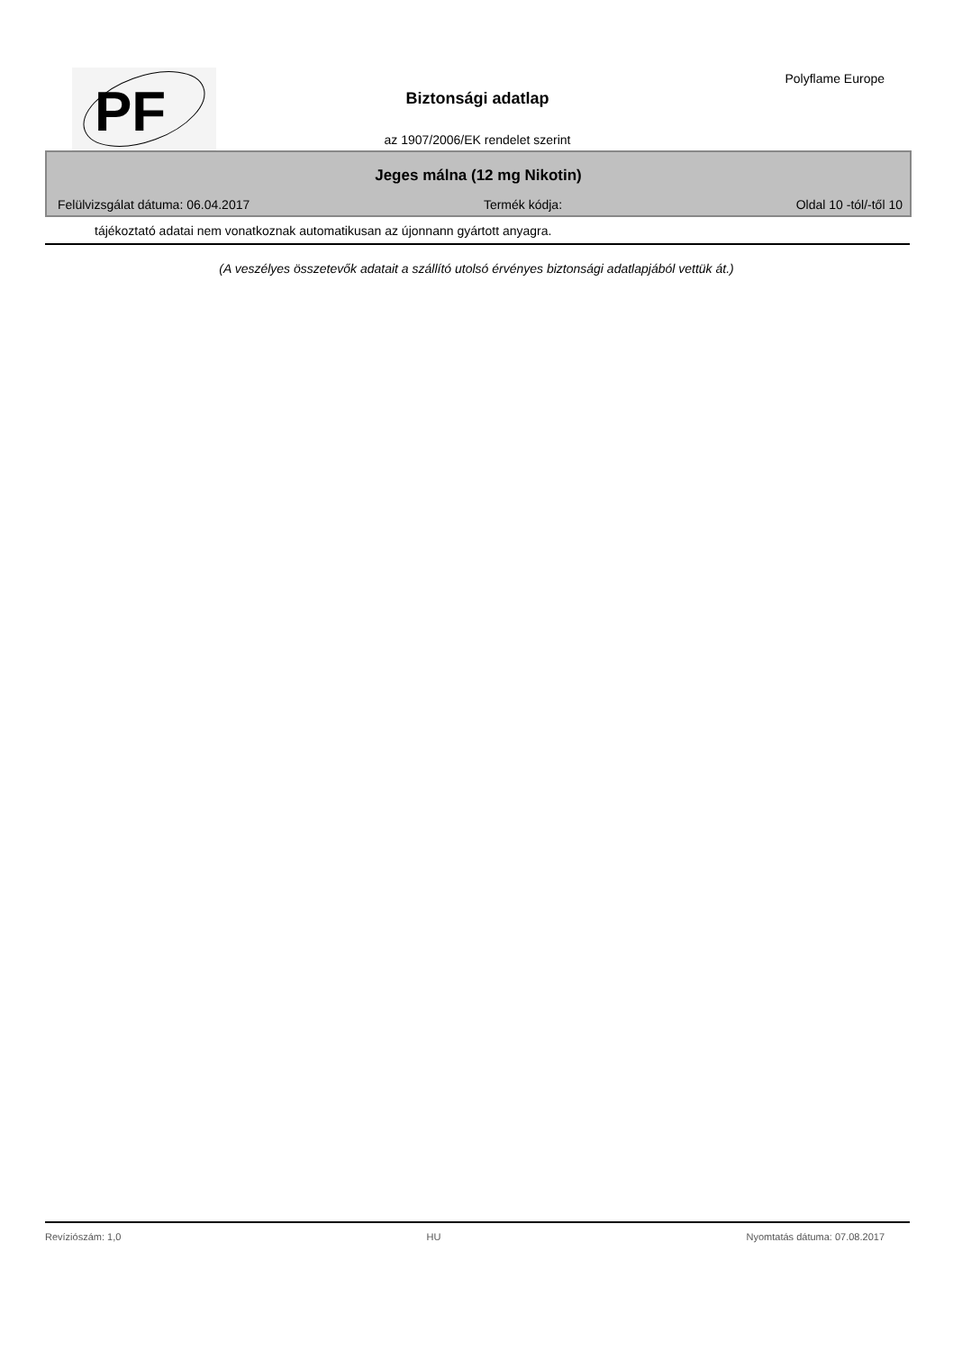PF
Polyflame Europe
Biztonsági adatlap
az 1907/2006/EK rendelet szerint
Jeges málna (12 mg Nikotin)
Felülvizsgálat dátuma: 06.04.2017 Termék kódja: Oldal 10 -tól/-től 10
tájékoztató adatai nem vonatkoznak automatikusan az újonnann gyártott anyagra.
(A veszélyes összetevők adatait a szállító utolsó érvényes biztonsági adatlapjából vettük át.)
Revíziószám: 1,0 HU Nyomtatás dátuma: 07.08.2017